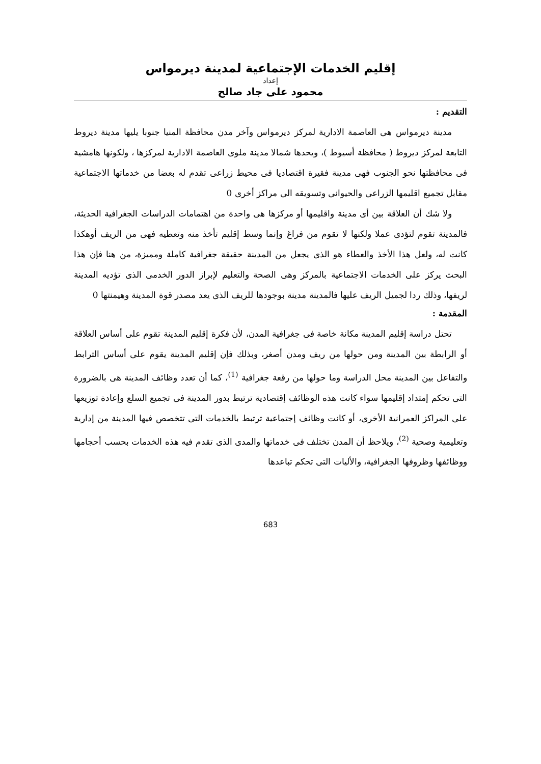إقليم الخدمات الإجتماعية لمدينة ديرمواس
إعداد
محمود على جاد صالح
التقديم :
مدينة ديرمواس هى العاصمة الادارية لمركز ديرمواس وآخر مدن محافظة المنيا جنوبا يليها مدينة ديروط التابعة لمركز ديروط ( محافظة أسيوط )، ويحدها شمالا مدينة ملوى العاصمة الادارية لمركزها ، ولكونها هامشية فى محافظتها نحو الجنوب فهى مدينة فقيرة اقتصاديا فى محيط زراعى تقدم له بعضا من خدماتها الاجتماعية مقابل تجميع اقليمها الزراعى والحيوانى وتسويقه الى مراكز أخرى 0
ولا شك أن العلاقة بين أى مدينة واقليمها أو مركزها هى واحدة من اهتمامات الدراسات الجغرافية الحديثة، فالمدينة تقوم لتؤدى عملا ولكنها لا تقوم من فراغ وإنما وسط إقليم تأخذ منه وتعطيه فهى من الريف أوهكذا كانت له، ولعل هذا الأخذ والعطاء هو الذى يجعل من المدينة حقيقة جغرافية كاملة ومميزة، من هنا فإن هذا البحث يركز على الخدمات الاجتماعية بالمركز وهى الصحة والتعليم لإبراز الدور الخدمى الذى تؤديه المدينة لريفها، وذلك ردا لجميل الريف عليها فالمدينة مدينة بوجودها للريف الذى يعد مصدر قوة المدينة وهيمنتها 0
المقدمة :
تحتل دراسة إقليم المدينة مكانة خاصة فى جغرافية المدن، لأن فكرة إقليم المدينة تقوم على أساس العلاقة أو الرابطة بين المدينة ومن حولها من ريف ومدن أصغر، وبذلك فإن إقليم المدينة يقوم على أساس الترابط والتفاعل بين المدينة محل الدراسة وما حولها من رقعة جغرافية <sup>(1)</sup>، كما أن تعدد وظائف المدينة هى بالضرورة التى تحكم إمتداد إقليمها سواء كانت هذه الوظائف إقتصادية ترتبط بدور المدينة فى تجميع السلع وإعادة توزيعها على المراكز العمرانية الأخرى، أو كانت وظائف إجتماعية ترتبط بالخدمات التى تتخصص فيها المدينة من إدارية وتعليمية وصحية <sup>(2)</sup>، ويلاحظ أن المدن تختلف فى خدماتها والمدى الذى تقدم فيه هذه الخدمات بحسب أحجامها ووظائفها وظروفها الجغرافية، والأليات التى تحكم تباعدها
683